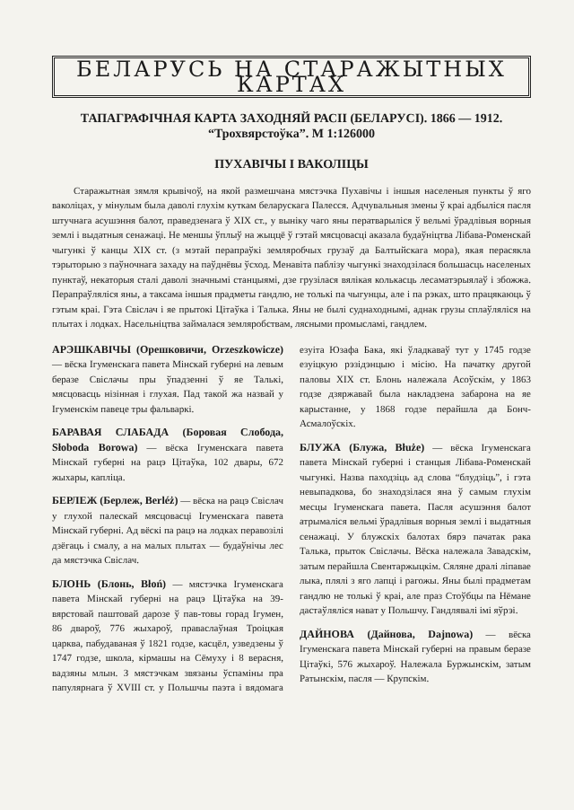БЕЛАРУСЬ НА СТАРАЖЫТНЫХ КАРТАХ
ТАПАГРАФІЧНАЯ КАРТА ЗАХОДНЯЙ РАСІІ (БЕЛАРУСІ). 1866 — 1912.
“Трохвярстоўка”. М 1:126000
ПУХАВІЧЫ І ВАКОЛІЦЫ
Старажытная зямля крывічоў, на якой размешчана мястэчка Пухавічы і іншыя населеныя пункты ў яго ваколіцах, у мінулым была даволі глухім куткам беларускага Палесся. Адчувальныя змены ў краі адбыліся пасля штучнага асушэння балот, праведзенага ў XIX ст., у выніку чаго яны ператварыліся ў вельмі ўрадлівыя ворныя землі і выдатныя сенажаці. Не меншы ўплыў на жыццё ў гэтай мясцовасці аказала будаўніцтва Лібава-Роменскай чыгункі ў канцы XIX ст. (з мэтай перапраўкі земляробчых грузаў да Балтыйскага мора), якая перасякла тэрыторыю з паўночнага захаду на паўднёвы ўсход. Менавіта паблізу чыгункі знаходзілася большасць населеных пунктаў, некаторыя сталі даволі значнымі станцыямі, дзе грузілася вялікая колькасць лесаматэрыялаў і збожжа. Перапраўляліся яны, а таксама іншыя прадметы гандлю, не толькі па чыгунцы, але і па рэках, што працякаюць ў гэтым краі. Гэта Свіслач і яе прытокі Цітаўка і Талька. Яны не былі суднаходнымі, аднак грузы сплаўляліся на плытах і лодках. Насельніцтва займалася земляробствам, лясными промысламі, гандлем.
АРЭШКАВІЧЫ (Орешковичи, Orzeszkowicze) — вёска Ігуменскага павета Мінскай губерні на левым беразе Свіслачы пры ўпадзенні ў яе Талькі, мясцовасць нізінная і глухая. Пад такой жа назвай у Ігуменскім павеце тры фальваркі.
БАРАВАЯ СЛАБАДА (Боровая Слобода, Słoboda Borowa) — вёска Ігуменскага павета Мінскай губерні на рацэ Цітаўка, 102 двары, 672 жыхары, капліца.
БЕРЛЕЖ (Берлеж, Berléż) — вёска на рацэ Свіслач у глухой палескай мясцовасці Ігуменскага павета Мінскай губерні. Ад вёскі па рацэ на лодках перавозілі дзёгаць і смалу, а на малых плытах — будаўнічы лес да мястэчка Свіслач.
БЛОНЬ (Блонь, Błoń) — мястэчка Ігуменскага павета Мінскай губерні на рацэ Цітаўка на 39-вярстовай паштовай дарозе ў пав-товы горад Ігумен, 86 двароў, 776 жыхароў, праваслаўная Троіцкая царква, пабудаваная ў 1821 годзе, касцёл, узведзены ў 1747 годзе, школа, кірмашы на Сёмуху і 8 верасня, вадзяны млын. З мястэчкам звязаны ўспаміны пра папулярнага ў XVIII ст. у Польшчы паэта і вядомага езуіта Юзафа Бака, які ўладкаваў тут у 1745 годзе езуіцкую рэзідэнцыю і місію. На пачатку другой паловы XIX ст. Блонь належала Асоўскім, у 1863 годзе дзяржавай была накладзена забарона на яе карыстанне, у 1868 годзе перайшла да Бонч-Асмалоўскіх.
БЛУЖА (Блужа, Błuże) — вёска Ігуменскага павета Мінскай губерні і станцыя Лібава-Роменскай чыгункі. Назва паходзіць ад слова “блудзіць”, і гэта невыпадкова, бо знаходзілася яна ў самым глухім месцы Ігуменскага павета. Пасля асушэння балот атрымаліся вельмі ўрадлівыя ворныя землі і выдатныя сенажаці. У блужскіх балотах бярэ пачатак рака Талька, прыток Свіслачы. Вёска належала Завадскім, затым перайшла Свентаржыцкім. Сяляне дралі ліпавае лыка, плялі з яго лапці і рагожы. Яны былі прадметам гандлю не толькі ў краі, але праз Стоўбцы па Нёмане дастаўляліся нават у Польшчу. Гандлявалі імі яўрэі.
ДАЙНОВА (Дайнова, Dajnowa) — вёска Ігуменскага павета Мінскай губерні на правым беразе Цітаўкі, 576 жыхароў. Належала Буржынскім, затым Ратынскім, пасля — Крупскім.